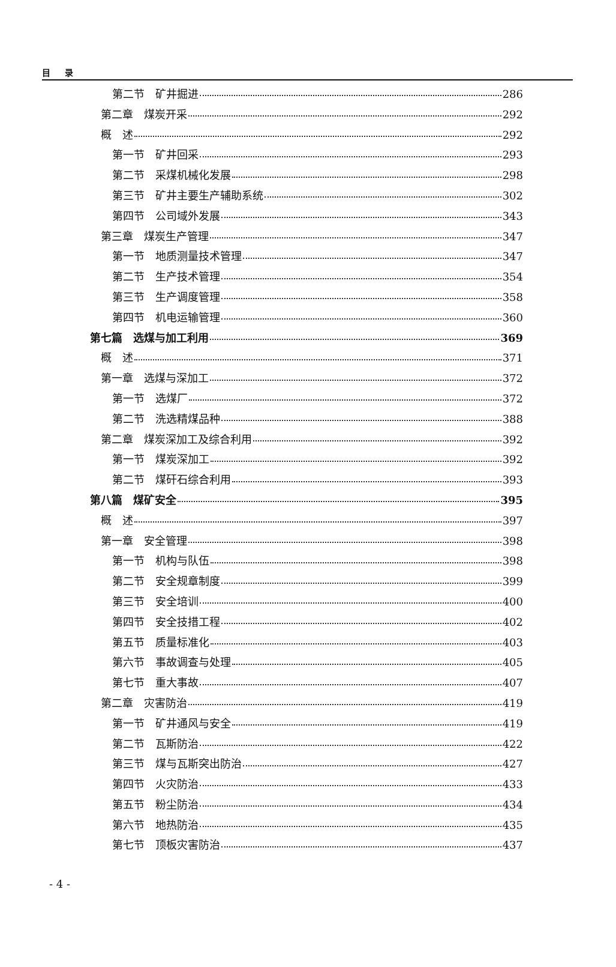目 录
第二节　矿井掘进 286
第二章　煤炭开采 292
概　述 292
第一节　矿井回采 293
第二节　采煤机械化发展 298
第三节　矿井主要生产辅助系统 302
第四节　公司域外发展 343
第三章　煤炭生产管理 347
第一节　地质测量技术管理 347
第二节　生产技术管理 354
第三节　生产调度管理 358
第四节　机电运输管理 360
第七篇　选煤与加工利用 369
概　述 371
第一章　选煤与深加工 372
第一节　选煤厂 372
第二节　洗选精煤品种 388
第二章　煤炭深加工及综合利用 392
第一节　煤炭深加工 392
第二节　煤矸石综合利用 393
第八篇　煤矿安全 395
概　述 397
第一章　安全管理 398
第一节　机构与队伍 398
第二节　安全规章制度 399
第三节　安全培训 400
第四节　安全技措工程 402
第五节　质量标准化 403
第六节　事故调查与处理 405
第七节　重大事故 407
第二章　灾害防治 419
第一节　矿井通风与安全 419
第二节　瓦斯防治 422
第三节　煤与瓦斯突出防治 427
第四节　火灾防治 433
第五节　粉尘防治 434
第六节　地热防治 435
第七节　顶板灾害防治 437
- 4 -